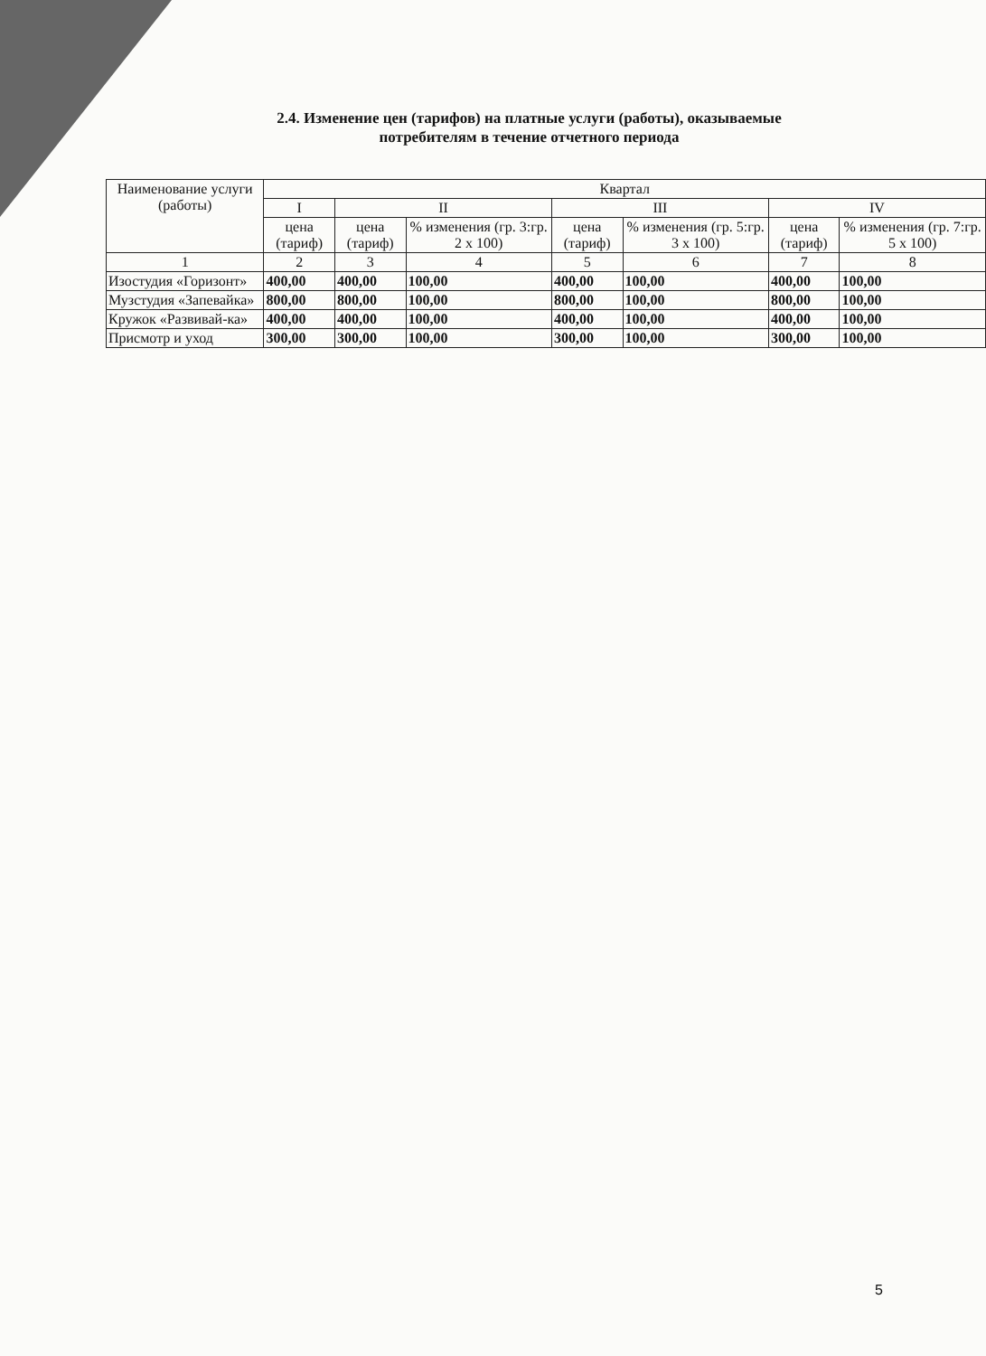2.4. Изменение цен (тарифов) на платные услуги (работы), оказываемые
потребителям в течение отчетного периода
| Наименование услуги (работы) | Квартал | | | | | | |
| --- | --- | --- | --- | --- | --- | --- | --- |
| | I | II | | III | | IV | |
| | цена (тариф) | цена (тариф) | % изменения (гр. 3:гр. 2 х 100) | цена (тариф) | % изменения (гр. 5:гр. 3 х 100) | цена (тариф) | % изменения (гр. 7:гр. 5 х 100) |
| 1 | 2 | 3 | 4 | 5 | 6 | 7 | 8 |
| Изостудия «Горизонт» | 400,00 | 400,00 | 100,00 | 400,00 | 100,00 | 400,00 | 100,00 |
| Музстудия «Запевайка» | 800,00 | 800,00 | 100,00 | 800,00 | 100,00 | 800,00 | 100,00 |
| Кружок «Развивай-ка» | 400,00 | 400,00 | 100,00 | 400,00 | 100,00 | 400,00 | 100,00 |
| Присмотр и уход | 300,00 | 300,00 | 100,00 | 300,00 | 100,00 | 300,00 | 100,00 |
5